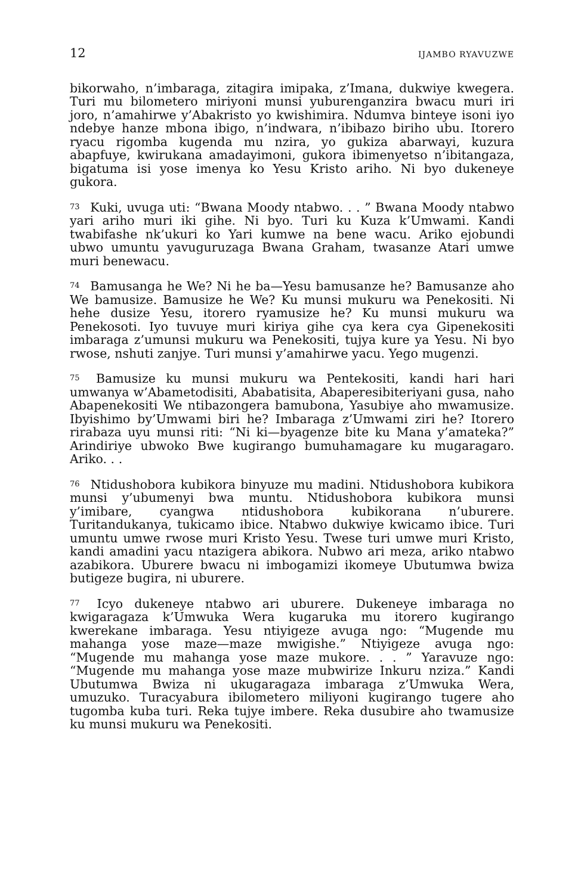12 IJAMBO RYAVUZWE
bikorwaho, n’imbaraga, zitagira imipaka, z’Imana, dukwiye kwegera. Turi mu bilometero miriyoni munsi yuburenganzira bwacu muri iri joro, n’amahirwe y’Abakristo yo kwishimira. Ndumva binteye isoni iyo ndebye hanze mbona ibigo, n’indwara, n’ibibazo biriho ubu. Itorero ryacu rigomba kugenda mu nzira, yo gukiza abarwayi, kuzura abapfuye, kwirukana amadayimoni, gukora ibimenyetso n’ibitangaza, bigatuma isi yose imenya ko Yesu Kristo ariho. Ni byo dukeneye gukora.
<sup>73</sup> Kuki, uvuga uti: “Bwana Moody ntabwo. . . ” Bwana Moody ntabwo yari ariho muri iki gihe. Ni byo. Turi ku Kuza k’Umwami. Kandi twabifashe nk’ukuri ko Yari kumwe na bene wacu. Ariko ejobundi ubwo umuntu yavuguruzaga Bwana Graham, twasanze Atari umwe muri benewacu.
<sup>74</sup> Bamusanga he We? Ni he ba—Yesu bamusanze he? Bamusanze aho We bamusize. Bamusize he We? Ku munsi mukuru wa Penekositi. Ni hehe dusize Yesu, itorero ryamusize he? Ku munsi mukuru wa Penekosoti. Iyo tuvuye muri kiriya gihe cya kera cya Gipenekositi imbaraga z’umunsi mukuru wa Penekositi, tujya kure ya Yesu. Ni byo rwose, nshuti zanjye. Turi munsi y’amahirwe yacu. Yego mugenzi.
<sup>75</sup> Bamusize ku munsi mukuru wa Pentekositi, kandi hari hari umwanya w’Abametodisiti, Ababatisita, Abaperesibiteriyani gusa, naho Abapenekositi We ntibazongera bamubona, Yasubiye aho mwamusize. Ibyishimo by’Umwami biri he? Imbaraga z’Umwami ziri he? Itorero rirabaza uyu munsi riti: “Ni ki—byagenze bite ku Mana y’amateka?” Arindiriye ubwoko Bwe kugirango bumuhamagare ku mugaragaro. Ariko. . .
<sup>76</sup> Ntidushobora kubikora binyuze mu madini. Ntidushobora kubikora munsi y’ubumenyi bwa muntu. Ntidushobora kubikora munsi y’imibare, cyangwa ntidushobora kubikorana n’uburere. Turitandukanya, tukicamo ibice. Ntabwo dukwiye kwicamo ibice. Turi umuntu umwe rwose muri Kristo Yesu. Twese turi umwe muri Kristo, kandi amadini yacu ntazigera abikora. Nubwo ari meza, ariko ntabwo azabikora. Uburere bwacu ni imbogamizi ikomeye Ubutumwa bwiza butigeze bugira, ni uburere.
<sup>77</sup> Icyo dukeneye ntabwo ari uburere. Dukeneye imbaraga no kwigaragaza k’Umwuka Wera kugaruka mu itorero kugirango kwerekane imbaraga. Yesu ntiyigeze avuga ngo: “Mugende mu mahanga yose maze—maze mwigishe.” Ntiyigeze avuga ngo: “Mugende mu mahanga yose maze mukore. . . ” Yaravuze ngo: “Mugende mu mahanga yose maze mubwirize Inkuru nziza.” Kandi Ubutumwa Bwiza ni ukugaragaza imbaraga z’Umwuka Wera, umuzuko. Turacyabura ibilometero miliyoni kugirango tugere aho tugomba kuba turi. Reka tujye imbere. Reka dusubire aho twamusize ku munsi mukuru wa Penekositi.